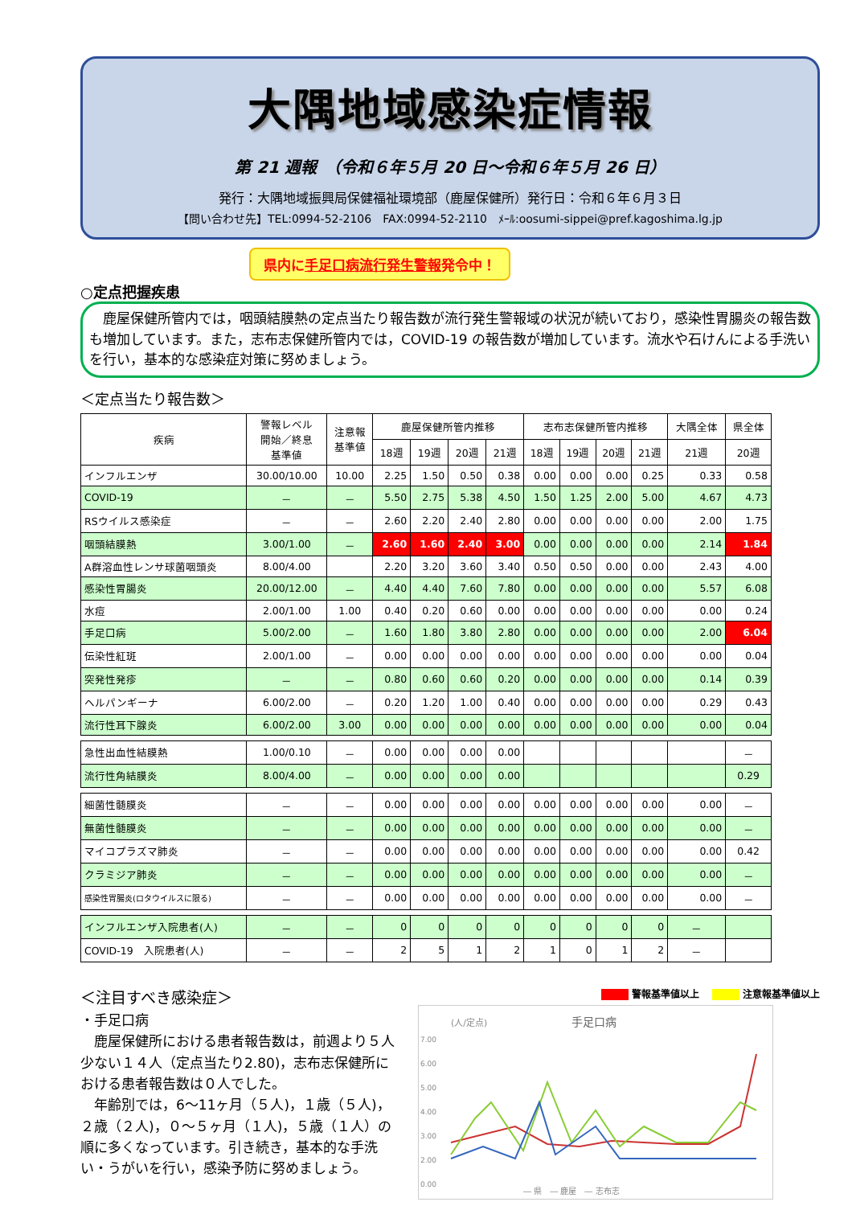大隅地域感染症情報
第 21 週報　（令和６年５月 20 日～令和６年５月 26 日）
発行：大隅地域振興局保健福祉環境部（鹿屋保健所）発行日：令和６年６月３日
【問い合わせ先】TEL:0994-52-2106　FAX:0994-52-2110　ﾒｰﾙ:oosumi-sippei@pref.kagoshima.lg.jp
県内に手足口病流行発生警報発令中！
○定点把握疾患
　鹿屋保健所管内では，咽頭結膜熱の定点当たり報告数が流行発生警報域の状況が続いており，感染性胃腸炎の報告数も増加しています。また，志布志保健所管内では，COVID-19 の報告数が増加しています。流水や石けんによる手洗いを行い，基本的な感染症対策に努めましょう。
＜定点当たり報告数＞
| 疾病 | 警報レベル 開始／終息 基準値 | 注意報 基準値 | 鹿屋保健所管内推移 | | | | 志布志保健所管内推移 | | | | 大隅全体 | 県全体 |
| --- | --- | --- | --- | --- | --- | --- | --- | --- | --- | --- | --- | --- |
| | | | 18週 | 19週 | 20週 | 21週 | 18週 | 19週 | 20週 | 21週 | 21週 | 20週 |
| インフルエンザ | 30.00/10.00 | 10.00 | 2.25 | 1.50 | 0.50 | 0.38 | 0.00 | 0.00 | 0.00 | 0.25 | 0.33 | 0.58 |
| COVID-19 | － | － | 5.50 | 2.75 | 5.38 | 4.50 | 1.50 | 1.25 | 2.00 | 5.00 | 4.67 | 4.73 |
| RSウイルス感染症 | － | － | 2.60 | 2.20 | 2.40 | 2.80 | 0.00 | 0.00 | 0.00 | 0.00 | 2.00 | 1.75 |
| 咽頭結膜熱 | 3.00/1.00 | － | 2.60 | 1.60 | 2.40 | 3.00 | 0.00 | 0.00 | 0.00 | 0.00 | 2.14 | 1.84 |
| A群溶血性レンサ球菌咽頭炎 | 8.00/4.00 | | 2.20 | 3.20 | 3.60 | 3.40 | 0.50 | 0.50 | 0.00 | 0.00 | 2.43 | 4.00 |
| 感染性胃腸炎 | 20.00/12.00 | － | 4.40 | 4.40 | 7.60 | 7.80 | 0.00 | 0.00 | 0.00 | 0.00 | 5.57 | 6.08 |
| 水痘 | 2.00/1.00 | 1.00 | 0.40 | 0.20 | 0.60 | 0.00 | 0.00 | 0.00 | 0.00 | 0.00 | 0.00 | 0.24 |
| 手足口病 | 5.00/2.00 | － | 1.60 | 1.80 | 3.80 | 2.80 | 0.00 | 0.00 | 0.00 | 0.00 | 2.00 | 6.04 |
| 伝染性紅斑 | 2.00/1.00 | － | 0.00 | 0.00 | 0.00 | 0.00 | 0.00 | 0.00 | 0.00 | 0.00 | 0.00 | 0.04 |
| 突発性発疹 | － | － | 0.80 | 0.60 | 0.60 | 0.20 | 0.00 | 0.00 | 0.00 | 0.00 | 0.14 | 0.39 |
| ヘルパンギーナ | 6.00/2.00 | － | 0.20 | 1.20 | 1.00 | 0.40 | 0.00 | 0.00 | 0.00 | 0.00 | 0.29 | 0.43 |
| 流行性耳下腺炎 | 6.00/2.00 | 3.00 | 0.00 | 0.00 | 0.00 | 0.00 | 0.00 | 0.00 | 0.00 | 0.00 | 0.00 | 0.04 |
| 急性出血性結膜熱 | 1.00/0.10 | － | 0.00 | 0.00 | 0.00 | 0.00 | | | | | | － |
| 流行性角結膜炎 | 8.00/4.00 | － | 0.00 | 0.00 | 0.00 | 0.00 | | | | | | 0.29 |
| 細菌性髄膜炎 | － | － | 0.00 | 0.00 | 0.00 | 0.00 | 0.00 | 0.00 | 0.00 | 0.00 | 0.00 | － |
| 無菌性髄膜炎 | － | － | 0.00 | 0.00 | 0.00 | 0.00 | 0.00 | 0.00 | 0.00 | 0.00 | 0.00 | － |
| マイコプラズマ肺炎 | － | － | 0.00 | 0.00 | 0.00 | 0.00 | 0.00 | 0.00 | 0.00 | 0.00 | 0.00 | 0.42 |
| クラミジア肺炎 | － | － | 0.00 | 0.00 | 0.00 | 0.00 | 0.00 | 0.00 | 0.00 | 0.00 | 0.00 | － |
| 感染性胃腸炎(ロタウイルスに限る) | － | － | 0.00 | 0.00 | 0.00 | 0.00 | 0.00 | 0.00 | 0.00 | 0.00 | 0.00 | － |
| インフルエンザ入院患者(人) | － | － | 0 | 0 | 0 | 0 | 0 | 0 | 0 | 0 | － | |
| COVID-19 入院患者(人) | － | － | 2 | 5 | 1 | 2 | 1 | 0 | 1 | 2 | － | |
＜注目すべき感染症＞
・手足口病
　鹿屋保健所における患者報告数は，前週より５人少ない１４人（定点当たり2.80)，志布志保健所における患者報告数は０人でした。
　年齢別では，6～11ヶ月（５人)，１歳（５人)，２歳（２人)，０～５ヶ月（１人)，５歳（１人）の順に多くなっています。引き続き，基本的な手洗い・うがいを行い，感染予防に努めましょう。
警報基準値以上　 注意報基準値以上
(人/定点)
手足口病
7.00
6.00
5.00
4.00
3.00
2.00
0.00
― 県　― 鹿屋　― 志布志